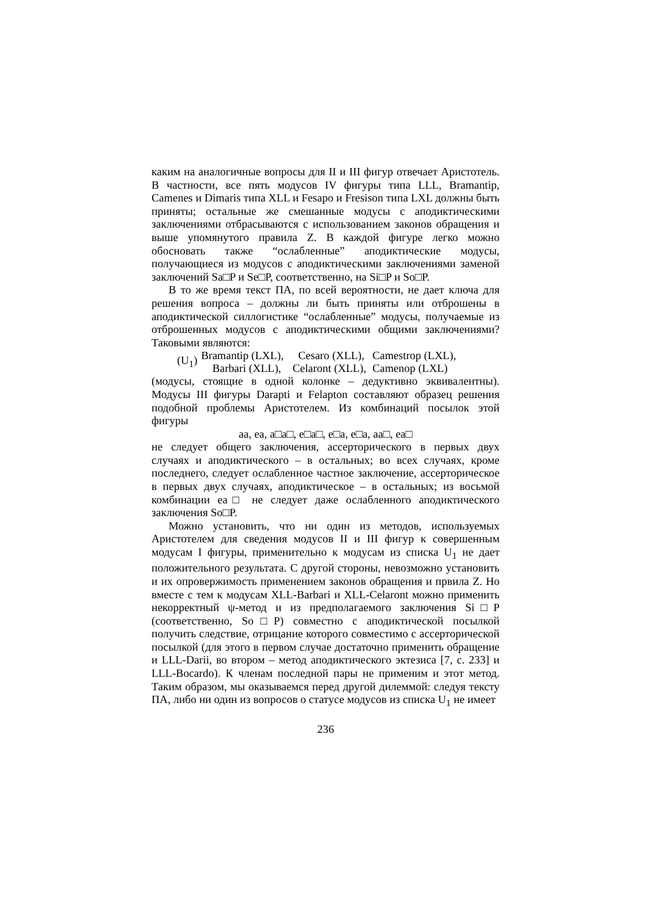каким на аналогичные вопросы для II и III фигур отвечает Аристотель. В частности, все пять модусов IV фигуры типа LLL, Bramantip, Camenes и Dimaris типа XLL и Fesapo и Fresison типа LXL должны быть приняты; остальные же смешанные модусы с аподиктическими заключениями отбрасываются с использованием законов обращения и выше упомянутого правила Z. В каждой фигуре легко можно обосновать также “ослабленные” аподиктические модусы, получающиеся из модусов с аподиктическими заключениями заменой заключений Sa□P и Se□P, соответственно, на Si□P и So□P.
В то же время текст ПА, по всей вероятности, не дает ключа для решения вопроса – должны ли быть приняты или отброшены в аподиктической силлогистике “ослабленные” модусы, получаемые из отброшенных модусов с аподиктическими общими заключениями? Таковыми являются:
(U<sub>1</sub>)
| Bramantip (LXL), | Cesaro (XLL), | Camestrop (LXL), |
| Barbari (XLL), | Celaront (XLL), | Camenop (LXL) |
(модусы, стоящие в одной колонке – дедуктивно эквивалентны). Модусы III фигуры Darapti и Felapton составляют образец решения подобной проблемы Аристотелем. Из комбинаций посылок этой фигуры
aa, ea, a□a□, e□a□, e□a, e□a, aa□, ea□
не следует общего заключения, ассерторического в первых двух случаях и аподиктического – в остальных; во всех случаях, кроме последнего, следует ослабленное частное заключение, ассерторическое в первых двух случаях, аподиктическое – в остальных; из восьмой комбинации ea□ не следует даже ослабленного аподиктического заключения So□P.
Можно установить, что ни один из методов, используемых Аристотелем для сведения модусов II и III фигур к совершенным модусам I фигуры, применительно к модусам из списка U<sub>1</sub> не дает положительного результата. С другой стороны, невозможно установить и их опровержимость применением законов обращения и првила Z. Но вместе с тем к модусам XLL-Barbari и XLL-Celaront можно применить некорректный ψ-метод и из предполагаемого заключения Si□P (соответственно, So□P) совместно с аподиктической посылкой получить следствие, отрицание которого совместимо с ассерторической посылкой (для этого в первом случае достаточно применить обращение и LLL-Darii, во втором – метод аподиктического эктезиса [7, с. 233] и LLL-Bocardo). К членам последной пары не применим и этот метод. Таким образом, мы оказываемся перед другой дилеммой: следуя тексту ПА, либо ни один из вопросов о статусе модусов из списка U<sub>1</sub> не имеет
236